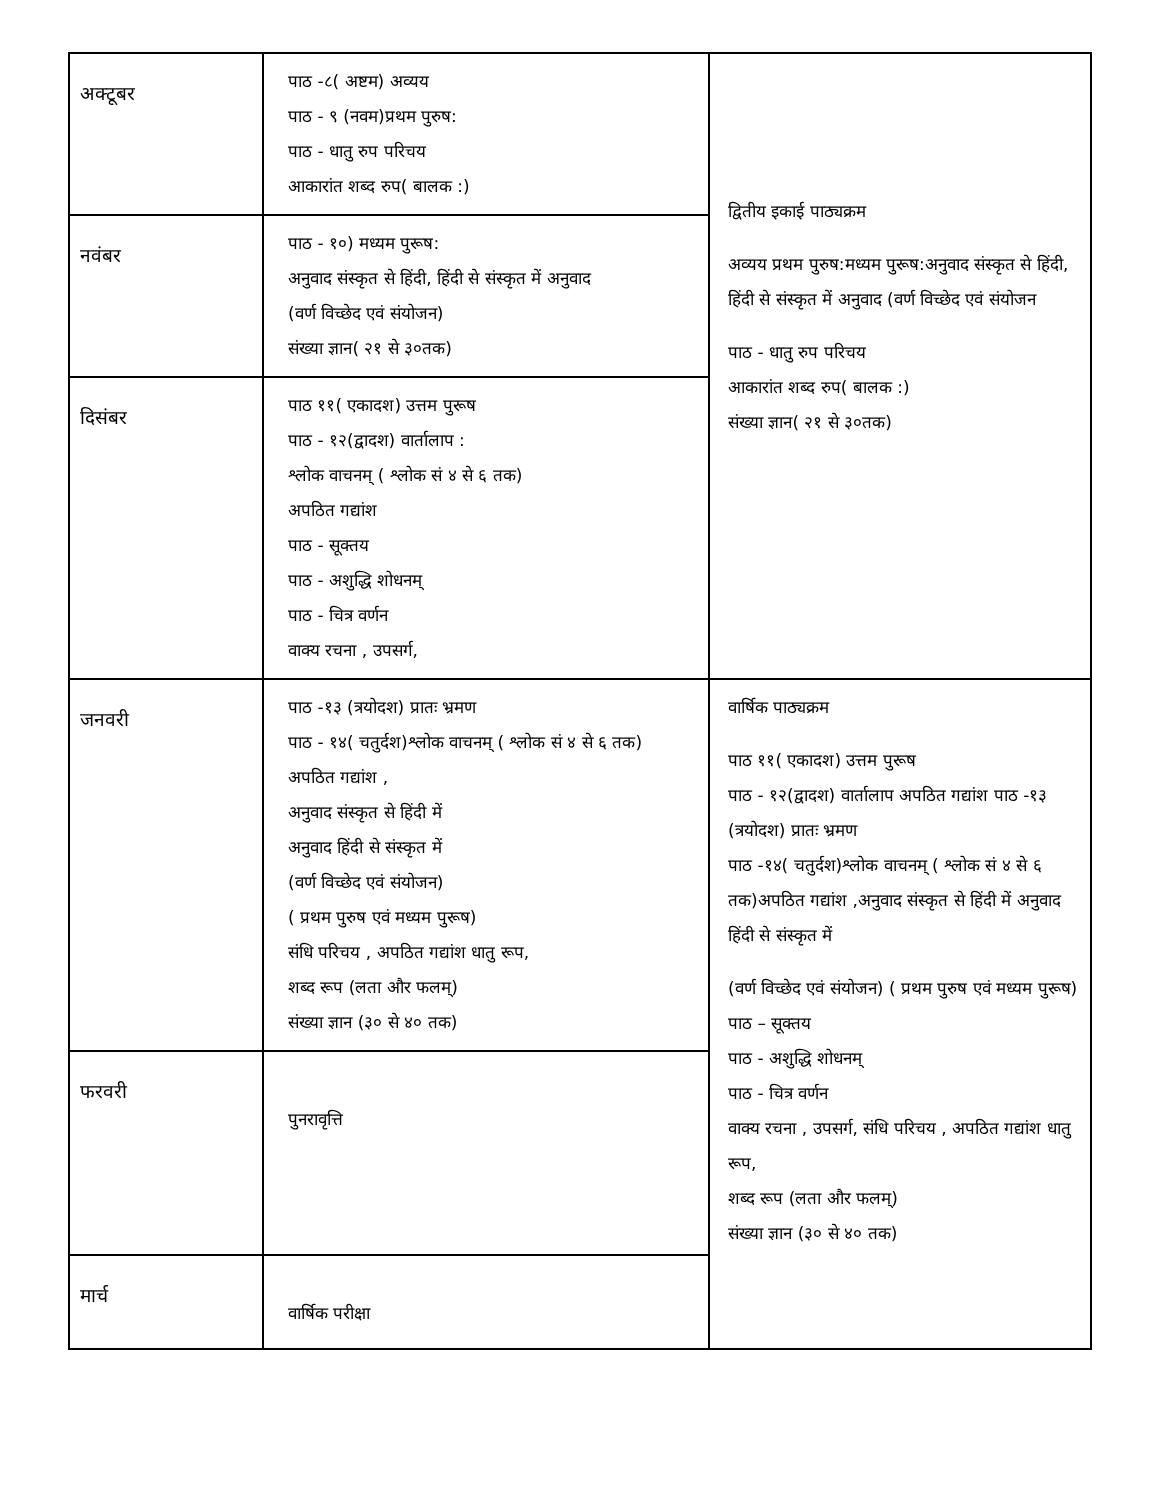| अक्टूबर | पाठ -८( अष्टम) अव्यय पाठ - ९ (नवम)प्रथम पुरुष: पाठ - धातु रुप परिचय आकारांत शब्द रुप( बालक :) | द्वितीय इकाई पाठ्यक्रम अव्यय प्रथम पुरुष:मध्यम पुरूष:अनुवाद संस्कृत से हिंदी, हिंदी से संस्कृत में अनुवाद (वर्ण विच्छेद एवं संयोजन पाठ - धातु रुप परिचय आकारांत शब्द रुप( बालक :) संख्या ज्ञान( २१ से ३०तक) |
| नवंबर | पाठ - १०) मध्यम पुरूष: अनुवाद संस्कृत से हिंदी, हिंदी से संस्कृत में अनुवाद (वर्ण विच्छेद एवं संयोजन) संख्या ज्ञान( २१ से ३०तक) | |
| दिसंबर | पाठ ११( एकादश) उत्तम पुरूष पाठ - १२(द्वादश) वार्तालाप : श्लोक वाचनम् ( श्लोक सं ४ से ६ तक) अपठित गद्यांश पाठ - सूक्तय पाठ - अशुद्धि शोधनम् पाठ - चित्र वर्णन वाक्य रचना , उपसर्ग, | |
| जनवरी | पाठ -१३ (त्रयोदश) प्रातः भ्रमण पाठ - १४( चतुर्दश)श्लोक वाचनम् ( श्लोक सं ४ से ६ तक) अपठित गद्यांश , अनुवाद संस्कृत से हिंदी में अनुवाद हिंदी से संस्कृत में (वर्ण विच्छेद एवं संयोजन) ( प्रथम पुरुष एवं मध्यम पुरूष) संधि परिचय , अपठित गद्यांश धातु रूप, शब्द रूप (लता और फलम्) संख्या ज्ञान (३० से ४० तक) | वार्षिक पाठ्यक्रम पाठ ११( एकादश) उत्तम पुरूष पाठ - १२(द्वादश) वार्तालाप अपठित गद्यांश पाठ -१३ (त्रयोदश) प्रातः भ्रमण पाठ -१४( चतुर्दश)श्लोक वाचनम् ( श्लोक सं ४ से ६ तक)अपठित गद्यांश ,अनुवाद संस्कृत से हिंदी में अनुवाद हिंदी से संस्कृत में (वर्ण विच्छेद एवं संयोजन) ( प्रथम पुरुष एवं मध्यम पुरूष) पाठ – सूक्तय पाठ - अशुद्धि शोधनम् पाठ - चित्र वर्णन वाक्य रचना , उपसर्ग, संधि परिचय , अपठित गद्यांश धातु रूप, शब्द रूप (लता और फलम्) संख्या ज्ञान (३० से ४० तक) |
| फरवरी | पुनरावृत्ति | |
| मार्च | वार्षिक परीक्षा | |